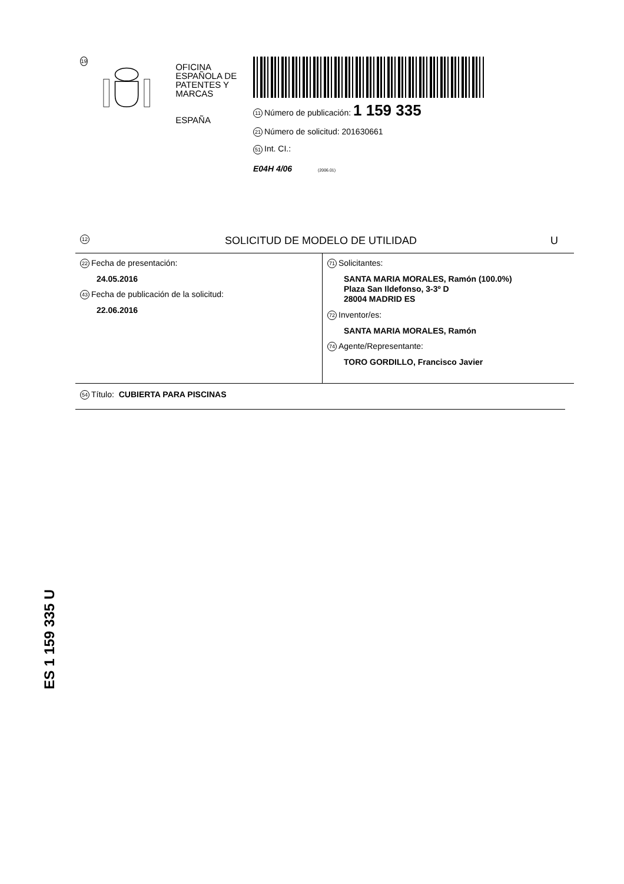19
OFICINA ESPAÑOLA DE
PATENTES Y MARCAS
ESPAÑA
11 Número de publicación: 1 159 335
21 Número de solicitud: 201630661
51 Int. CI.:
E04H 4/06 (2006.01)
12 SOLICITUD DE MODELO DE UTILIDAD U
22 Fecha de presentación:
24.05.2016
43 Fecha de publicación de la solicitud:
22.06.2016
71 Solicitantes:
SANTA MARIA MORALES, Ramón (100.0%)
Plaza San Ildefonso, 3-3º D
28004 MADRID ES
72 Inventor/es:
SANTA MARIA MORALES, Ramón
74 Agente/Representante:
TORO GORDILLO, Francisco Javier
54 Título: CUBIERTA PARA PISCINAS
ES 1 159 335 U